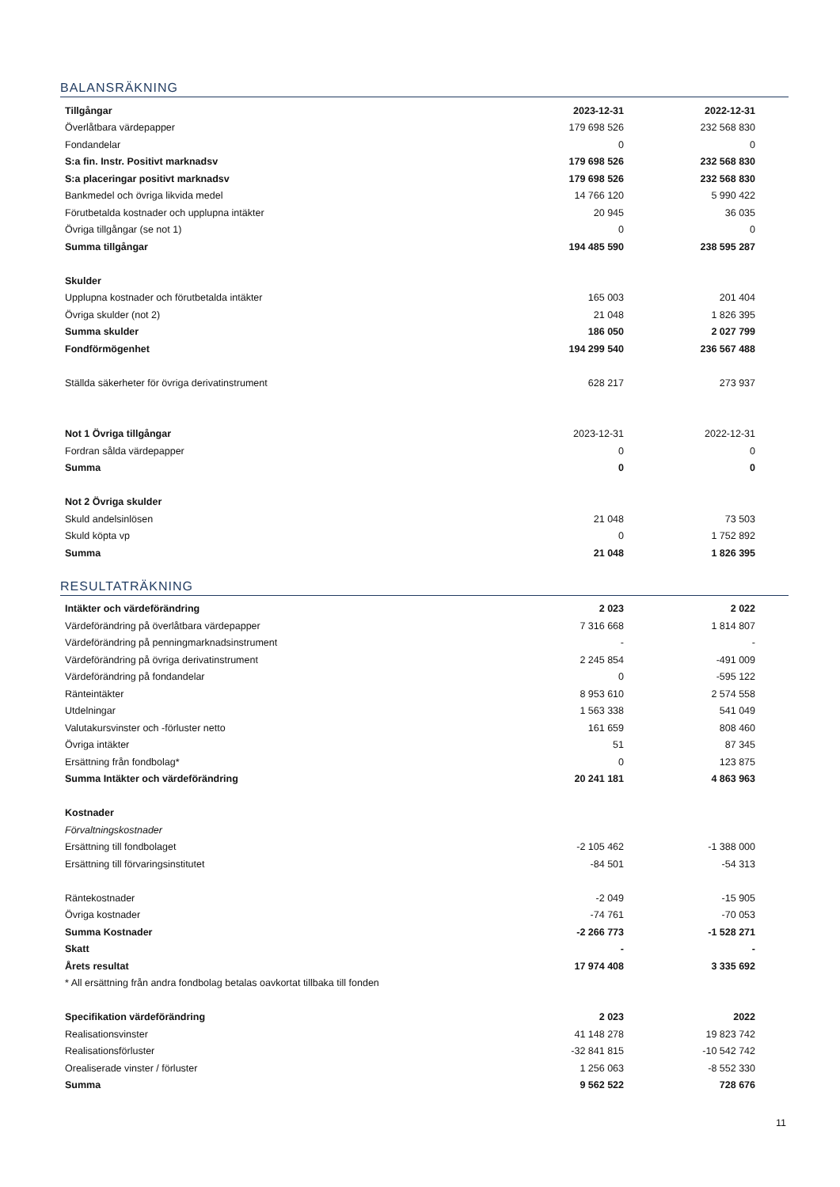BALANSRÄKNING
| Tillgångar | 2023-12-31 | 2022-12-31 | |
| Överlåtbara värdepapper | 179 698 526 | 232 568 830 | |
| Fondandelar | 0 | 0 | |
| S:a fin. Instr. Positivt marknadsv | 179 698 526 | 232 568 830 | |
| S:a placeringar positivt marknadsv | 179 698 526 | 232 568 830 | |
| Bankmedel och övriga likvida medel | 14 766 120 | 5 990 422 | |
| Förutbetalda kostnader och upplupna intäkter | 20 945 | 36 035 | |
| Övriga tillgångar (se not 1) | 0 | 0 | |
| Summa tillgångar | 194 485 590 | 238 595 287 | |
| Skulder | | | |
| Upplupna kostnader och förutbetalda intäkter | 165 003 | 201 404 | |
| Övriga skulder (not 2) | 21 048 | 1 826 395 | |
| Summa skulder | 186 050 | 2 027 799 | |
| Fondförmögenhet | 194 299 540 | 236 567 488 | |
| Ställda säkerheter för övriga derivatinstrument | 628 217 | 273 937 | |
| Not 1 Övriga tillgångar | 2023-12-31 | 2022-12-31 | |
| Fordran sålda värdepapper | 0 | 0 | |
| Summa | 0 | 0 | |
| Not 2 Övriga skulder | | | |
| Skuld andelsinlösen | 21 048 | 73 503 | |
| Skuld köpta vp | 0 | 1 752 892 | |
| Summa | 21 048 | 1 826 395 | |
RESULTATRÄKNING
| Intäkter och värdeförändring | 2 023 | 2 022 | |
| Värdeförändring på överlåtbara värdepapper | 7 316 668 | 1 814 807 | |
| Värdeförändring på penningmarknadsinstrument | - | - | |
| Värdeförändring på övriga derivatinstrument | 2 245 854 | -491 009 | |
| Värdeförändring på fondandelar | 0 | -595 122 | |
| Ränteintäkter | 8 953 610 | 2 574 558 | |
| Utdelningar | 1 563 338 | 541 049 | |
| Valutakursvinster och -förluster netto | 161 659 | 808 460 | |
| Övriga intäkter | 51 | 87 345 | |
| Ersättning från fondbolag* | 0 | 123 875 | |
| Summa Intäkter och värdeförändring | 20 241 181 | 4 863 963 | |
| Kostnader | | | |
| Förvaltningskostnader | | | |
| Ersättning till fondbolaget | -2 105 462 | -1 388 000 | |
| Ersättning till förvaringsinstitutet | -84 501 | -54 313 | |
| Räntekostnader | -2 049 | -15 905 | |
| Övriga kostnader | -74 761 | -70 053 | |
| Summa Kostnader | -2 266 773 | -1 528 271 | |
| Skatt | - | - | |
| Årets resultat | 17 974 408 | 3 335 692 | |
| * All ersättning från andra fondbolag betalas oavkortat tillbaka till fonden | | | |
| Specifikation värdeförändring | 2 023 | 2022 | |
| Realisationsvinster | 41 148 278 | 19 823 742 | |
| Realisationsförluster | -32 841 815 | -10 542 742 | |
| Orealiserade vinster / förluster | 1 256 063 | -8 552 330 | |
| Summa | 9 562 522 | 728 676 | |
11